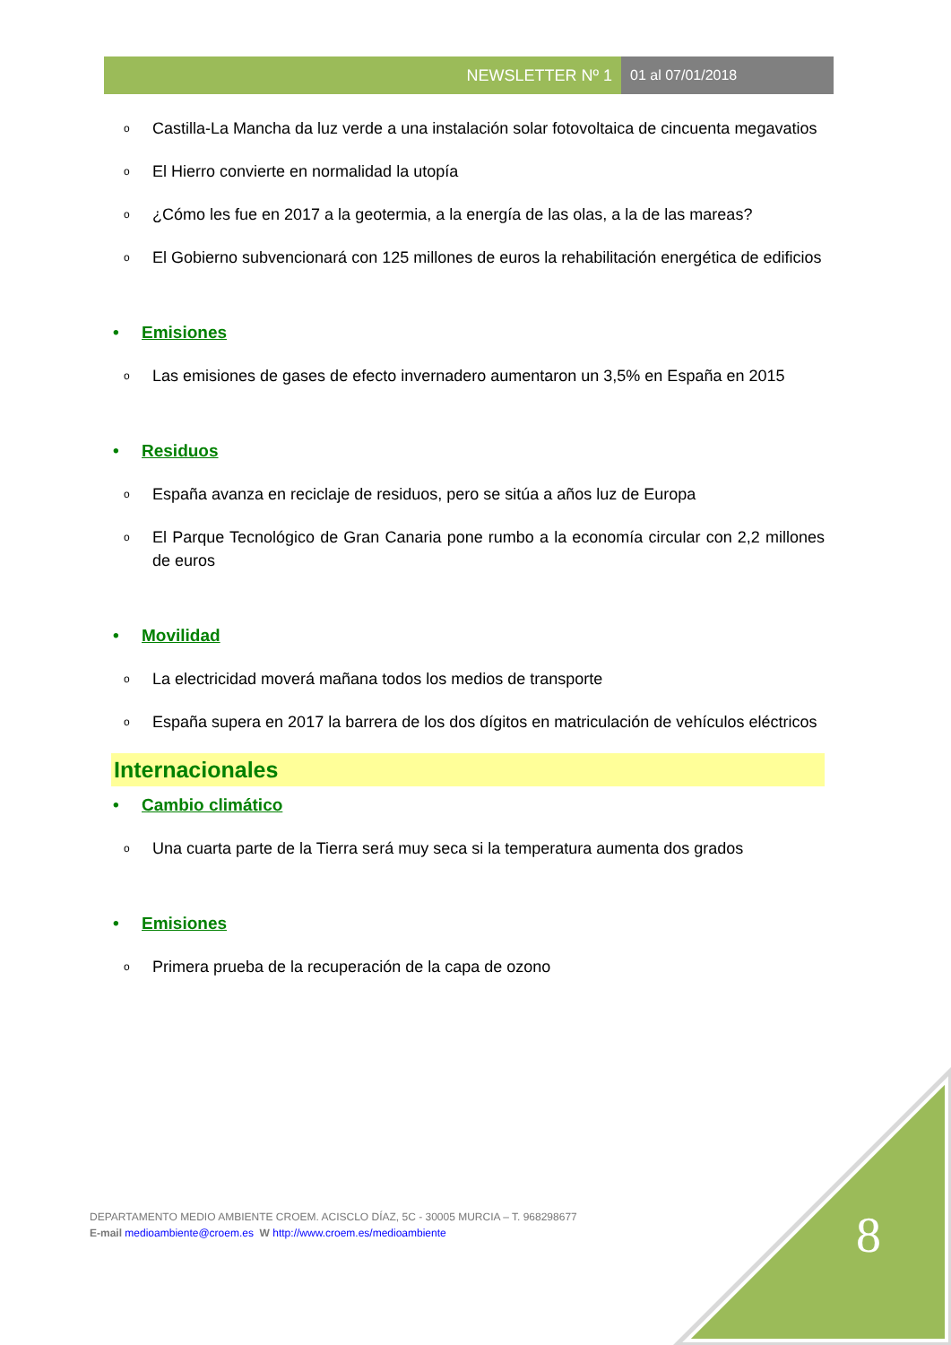NEWSLETTER Nº 1 01 al 07/01/2018
o Castilla-La Mancha da luz verde a una instalación solar fotovoltaica de cincuenta megavatios
o El Hierro convierte en normalidad la utopía
o ¿Cómo les fue en 2017 a la geotermia, a la energía de las olas, a la de las mareas?
o El Gobierno subvencionará con 125 millones de euros la rehabilitación energética de edificios
• Emisiones
o Las emisiones de gases de efecto invernadero aumentaron un 3,5% en España en 2015
• Residuos
o España avanza en reciclaje de residuos, pero se sitúa a años luz de Europa
o El Parque Tecnológico de Gran Canaria pone rumbo a la economía circular con 2,2 millones de euros
• Movilidad
o La electricidad moverá mañana todos los medios de transporte
o España supera en 2017 la barrera de los dos dígitos en matriculación de vehículos eléctricos
Internacionales
• Cambio climático
o Una cuarta parte de la Tierra será muy seca si la temperatura aumenta dos grados
• Emisiones
o Primera prueba de la recuperación de la capa de ozono
DEPARTAMENTO MEDIO AMBIENTE CROEM. ACISCLO DÍAZ, 5C - 30005 MURCIA – T. 968298677
E-mail medioambiente@croem.es W http://www.croem.es/medioambiente
8